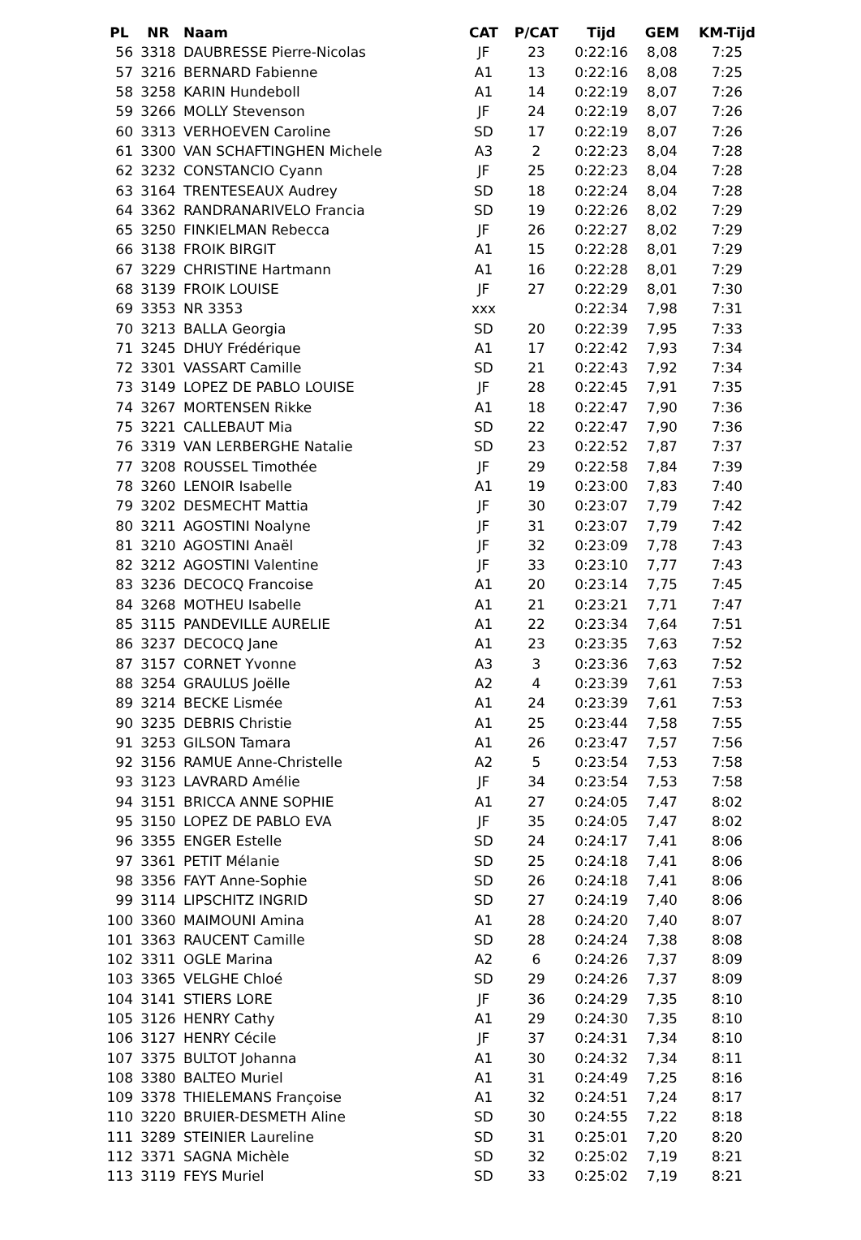| PL | NR | Naam | CAT | P/CAT | Tijd | GEM | KM-Tijd |
| --- | --- | --- | --- | --- | --- | --- | --- |
| 56 | 3318 | DAUBRESSE Pierre-Nicolas | JF | 23 | 0:22:16 | 8,08 | 7:25 |
| 57 | 3216 | BERNARD Fabienne | A1 | 13 | 0:22:16 | 8,08 | 7:25 |
| 58 | 3258 | KARIN Hundeboll | A1 | 14 | 0:22:19 | 8,07 | 7:26 |
| 59 | 3266 | MOLLY Stevenson | JF | 24 | 0:22:19 | 8,07 | 7:26 |
| 60 | 3313 | VERHOEVEN Caroline | SD | 17 | 0:22:19 | 8,07 | 7:26 |
| 61 | 3300 | VAN SCHAFTINGHEN Michele | A3 | 2 | 0:22:23 | 8,04 | 7:28 |
| 62 | 3232 | CONSTANCIO Cyann | JF | 25 | 0:22:23 | 8,04 | 7:28 |
| 63 | 3164 | TRENTESEAUX Audrey | SD | 18 | 0:22:24 | 8,04 | 7:28 |
| 64 | 3362 | RANDRANARIVELO Francia | SD | 19 | 0:22:26 | 8,02 | 7:29 |
| 65 | 3250 | FINKIELMAN Rebecca | JF | 26 | 0:22:27 | 8,02 | 7:29 |
| 66 | 3138 | FROIK BIRGIT | A1 | 15 | 0:22:28 | 8,01 | 7:29 |
| 67 | 3229 | CHRISTINE Hartmann | A1 | 16 | 0:22:28 | 8,01 | 7:29 |
| 68 | 3139 | FROIK LOUISE | JF | 27 | 0:22:29 | 8,01 | 7:30 |
| 69 | 3353 | NR 3353 | xxx | | 0:22:34 | 7,98 | 7:31 |
| 70 | 3213 | BALLA Georgia | SD | 20 | 0:22:39 | 7,95 | 7:33 |
| 71 | 3245 | DHUY Frédérique | A1 | 17 | 0:22:42 | 7,93 | 7:34 |
| 72 | 3301 | VASSART Camille | SD | 21 | 0:22:43 | 7,92 | 7:34 |
| 73 | 3149 | LOPEZ DE PABLO LOUISE | JF | 28 | 0:22:45 | 7,91 | 7:35 |
| 74 | 3267 | MORTENSEN Rikke | A1 | 18 | 0:22:47 | 7,90 | 7:36 |
| 75 | 3221 | CALLEBAUT Mia | SD | 22 | 0:22:47 | 7,90 | 7:36 |
| 76 | 3319 | VAN LERBERGHE Natalie | SD | 23 | 0:22:52 | 7,87 | 7:37 |
| 77 | 3208 | ROUSSEL Timothée | JF | 29 | 0:22:58 | 7,84 | 7:39 |
| 78 | 3260 | LENOIR Isabelle | A1 | 19 | 0:23:00 | 7,83 | 7:40 |
| 79 | 3202 | DESMECHT Mattia | JF | 30 | 0:23:07 | 7,79 | 7:42 |
| 80 | 3211 | AGOSTINI Noalyne | JF | 31 | 0:23:07 | 7,79 | 7:42 |
| 81 | 3210 | AGOSTINI Anaël | JF | 32 | 0:23:09 | 7,78 | 7:43 |
| 82 | 3212 | AGOSTINI Valentine | JF | 33 | 0:23:10 | 7,77 | 7:43 |
| 83 | 3236 | DECOCQ Francoise | A1 | 20 | 0:23:14 | 7,75 | 7:45 |
| 84 | 3268 | MOTHEU Isabelle | A1 | 21 | 0:23:21 | 7,71 | 7:47 |
| 85 | 3115 | PANDEVILLE AURELIE | A1 | 22 | 0:23:34 | 7,64 | 7:51 |
| 86 | 3237 | DECOCQ Jane | A1 | 23 | 0:23:35 | 7,63 | 7:52 |
| 87 | 3157 | CORNET Yvonne | A3 | 3 | 0:23:36 | 7,63 | 7:52 |
| 88 | 3254 | GRAULUS Joëlle | A2 | 4 | 0:23:39 | 7,61 | 7:53 |
| 89 | 3214 | BECKE Lismée | A1 | 24 | 0:23:39 | 7,61 | 7:53 |
| 90 | 3235 | DEBRIS Christie | A1 | 25 | 0:23:44 | 7,58 | 7:55 |
| 91 | 3253 | GILSON Tamara | A1 | 26 | 0:23:47 | 7,57 | 7:56 |
| 92 | 3156 | RAMUE Anne-Christelle | A2 | 5 | 0:23:54 | 7,53 | 7:58 |
| 93 | 3123 | LAVRARD Amélie | JF | 34 | 0:23:54 | 7,53 | 7:58 |
| 94 | 3151 | BRICCA ANNE SOPHIE | A1 | 27 | 0:24:05 | 7,47 | 8:02 |
| 95 | 3150 | LOPEZ DE PABLO EVA | JF | 35 | 0:24:05 | 7,47 | 8:02 |
| 96 | 3355 | ENGER Estelle | SD | 24 | 0:24:17 | 7,41 | 8:06 |
| 97 | 3361 | PETIT Mélanie | SD | 25 | 0:24:18 | 7,41 | 8:06 |
| 98 | 3356 | FAYT Anne-Sophie | SD | 26 | 0:24:18 | 7,41 | 8:06 |
| 99 | 3114 | LIPSCHITZ INGRID | SD | 27 | 0:24:19 | 7,40 | 8:06 |
| 100 | 3360 | MAIMOUNI Amina | A1 | 28 | 0:24:20 | 7,40 | 8:07 |
| 101 | 3363 | RAUCENT Camille | SD | 28 | 0:24:24 | 7,38 | 8:08 |
| 102 | 3311 | OGLE Marina | A2 | 6 | 0:24:26 | 7,37 | 8:09 |
| 103 | 3365 | VELGHE Chloé | SD | 29 | 0:24:26 | 7,37 | 8:09 |
| 104 | 3141 | STIERS LORE | JF | 36 | 0:24:29 | 7,35 | 8:10 |
| 105 | 3126 | HENRY Cathy | A1 | 29 | 0:24:30 | 7,35 | 8:10 |
| 106 | 3127 | HENRY Cécile | JF | 37 | 0:24:31 | 7,34 | 8:10 |
| 107 | 3375 | BULTOT Johanna | A1 | 30 | 0:24:32 | 7,34 | 8:11 |
| 108 | 3380 | BALTEO Muriel | A1 | 31 | 0:24:49 | 7,25 | 8:16 |
| 109 | 3378 | THIELEMANS Françoise | A1 | 32 | 0:24:51 | 7,24 | 8:17 |
| 110 | 3220 | BRUIER-DESMETH Aline | SD | 30 | 0:24:55 | 7,22 | 8:18 |
| 111 | 3289 | STEINIER Laureline | SD | 31 | 0:25:01 | 7,20 | 8:20 |
| 112 | 3371 | SAGNA Michèle | SD | 32 | 0:25:02 | 7,19 | 8:21 |
| 113 | 3119 | FEYS Muriel | SD | 33 | 0:25:02 | 7,19 | 8:21 |